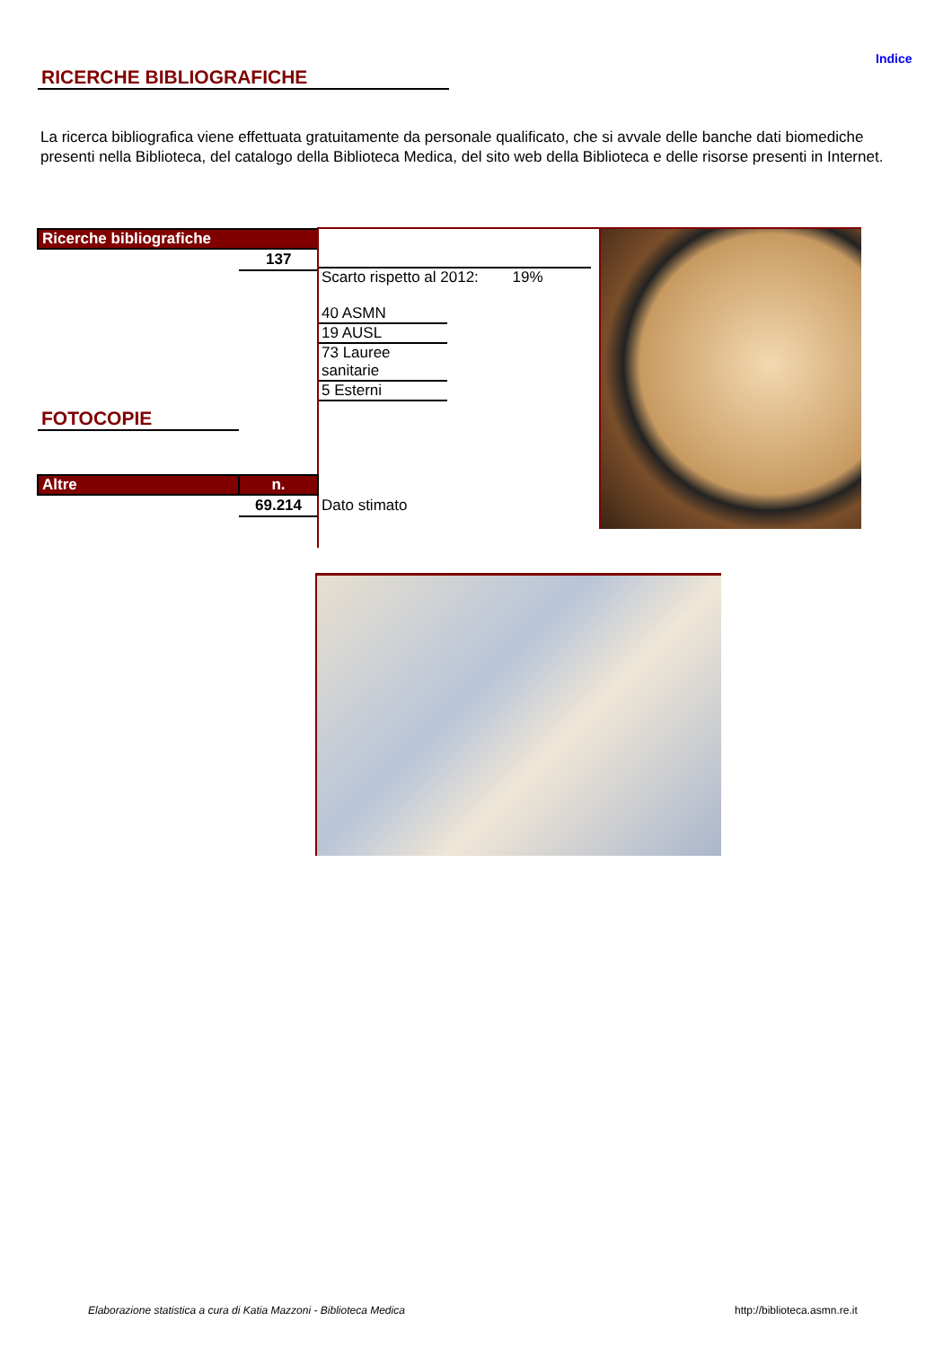Indice
RICERCHE BIBLIOGRAFICHE
La ricerca bibliografica viene effettuata gratuitamente da personale qualificato, che si avvale delle banche dati biomediche presenti nella Biblioteca, del catalogo della Biblioteca Medica, del sito web della Biblioteca e delle risorse presenti in Internet.
| Ricerche bibliografiche | |
| --- | --- |
| | 137 |
Scarto rispetto al 2012: 19%
40 ASMN
19 AUSL
73 Lauree sanitarie
5 Esterni
FOTOCOPIE
| Altre | n. | |
| | 69.214 | Dato stimato |
Elaborazione statistica a cura di Katia Mazzoni - Biblioteca Medica
http://biblioteca.asmn.re.it